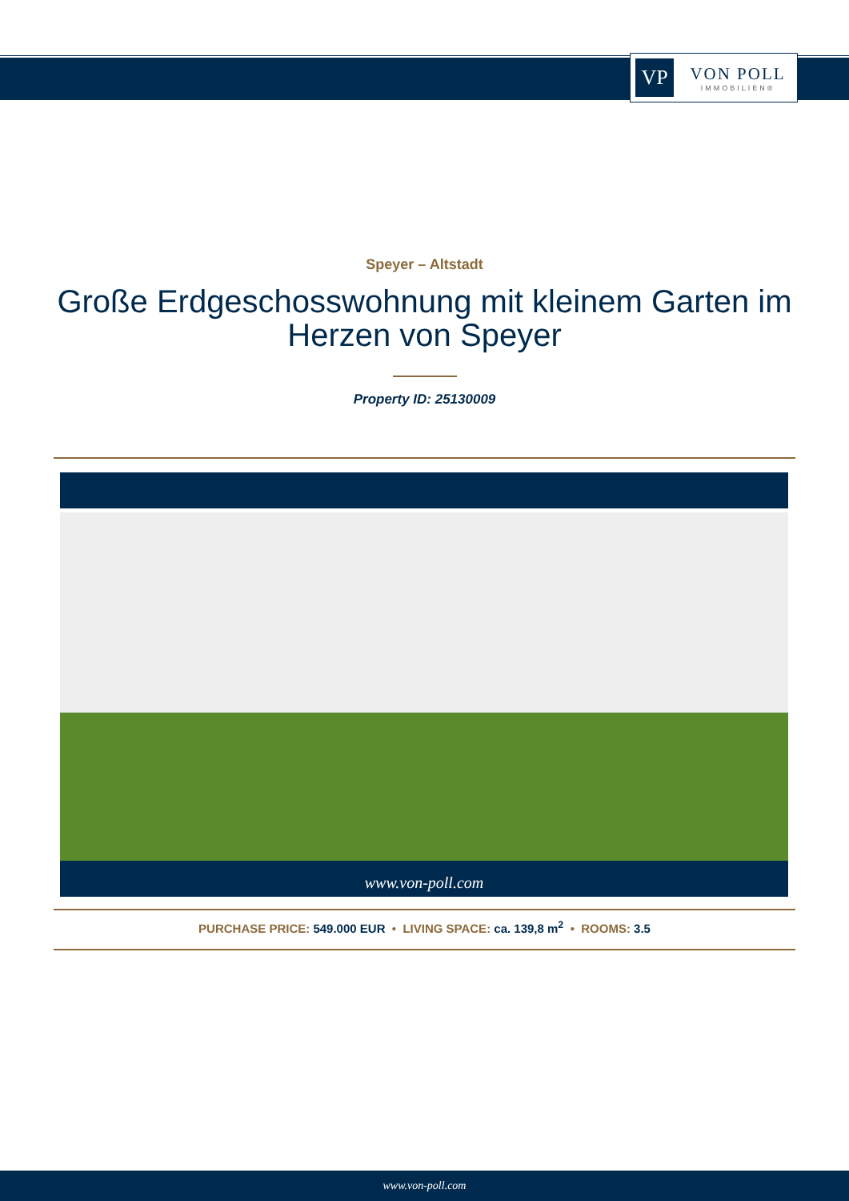VP
VON POLL
IMMOBILIEN®
Speyer – Altstadt
Große Erdgeschosswohnung mit kleinem Garten im Herzen von Speyer
Property ID: 25130009
www.von-poll.com
PURCHASE PRICE: 549.000 EUR • LIVING SPACE: ca. 139,8 m<sup>2</sup> • ROOMS: 3.5
www.von-poll.com